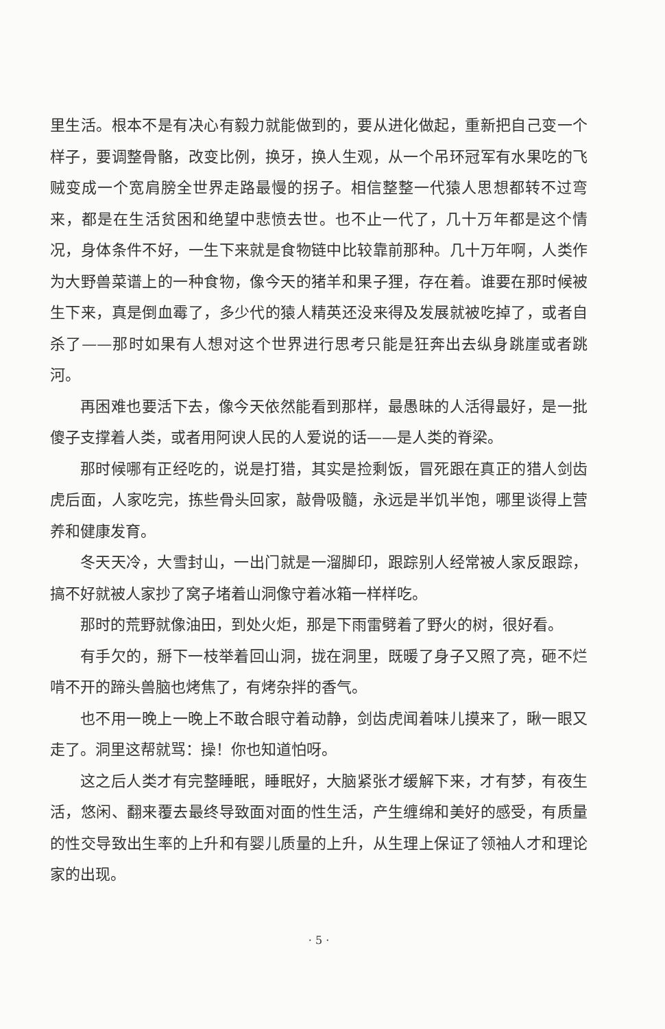里生活。根本不是有决心有毅力就能做到的，要从进化做起，重新把自己变一个样子，要调整骨骼，改变比例，换牙，换人生观，从一个吊环冠军有水果吃的飞贼变成一个宽肩膀全世界走路最慢的拐子。相信整整一代猿人思想都转不过弯来，都是在生活贫困和绝望中悲愤去世。也不止一代了，几十万年都是这个情况，身体条件不好，一生下来就是食物链中比较靠前那种。几十万年啊，人类作为大野兽菜谱上的一种食物，像今天的猪羊和果子狸，存在着。谁要在那时候被生下来，真是倒血霉了，多少代的猿人精英还没来得及发展就被吃掉了，或者自杀了——那时如果有人想对这个世界进行思考只能是狂奔出去纵身跳崖或者跳河。
再困难也要活下去，像今天依然能看到那样，最愚昧的人活得最好，是一批傻子支撑着人类，或者用阿谀人民的人爱说的话——是人类的脊梁。
那时候哪有正经吃的，说是打猎，其实是捡剩饭，冒死跟在真正的猎人剑齿虎后面，人家吃完，拣些骨头回家，敲骨吸髓，永远是半饥半饱，哪里谈得上营养和健康发育。
冬天天冷，大雪封山，一出门就是一溜脚印，跟踪别人经常被人家反跟踪，搞不好就被人家抄了窝子堵着山洞像守着冰箱一样样吃。
那时的荒野就像油田，到处火炬，那是下雨雷劈着了野火的树，很好看。
有手欠的，掰下一枝举着回山洞，拢在洞里，既暖了身子又照了亮，砸不烂啃不开的蹄头兽脑也烤焦了，有烤杂拌的香气。
也不用一晚上一晚上不敢合眼守着动静，剑齿虎闻着味儿摸来了，瞅一眼又走了。洞里这帮就骂：操！你也知道怕呀。
这之后人类才有完整睡眠，睡眠好，大脑紧张才缓解下来，才有梦，有夜生活，悠闲、翻来覆去最终导致面对面的性生活，产生缠绵和美好的感受，有质量的性交导致出生率的上升和有婴儿质量的上升，从生理上保证了领袖人才和理论家的出现。
· 5 ·